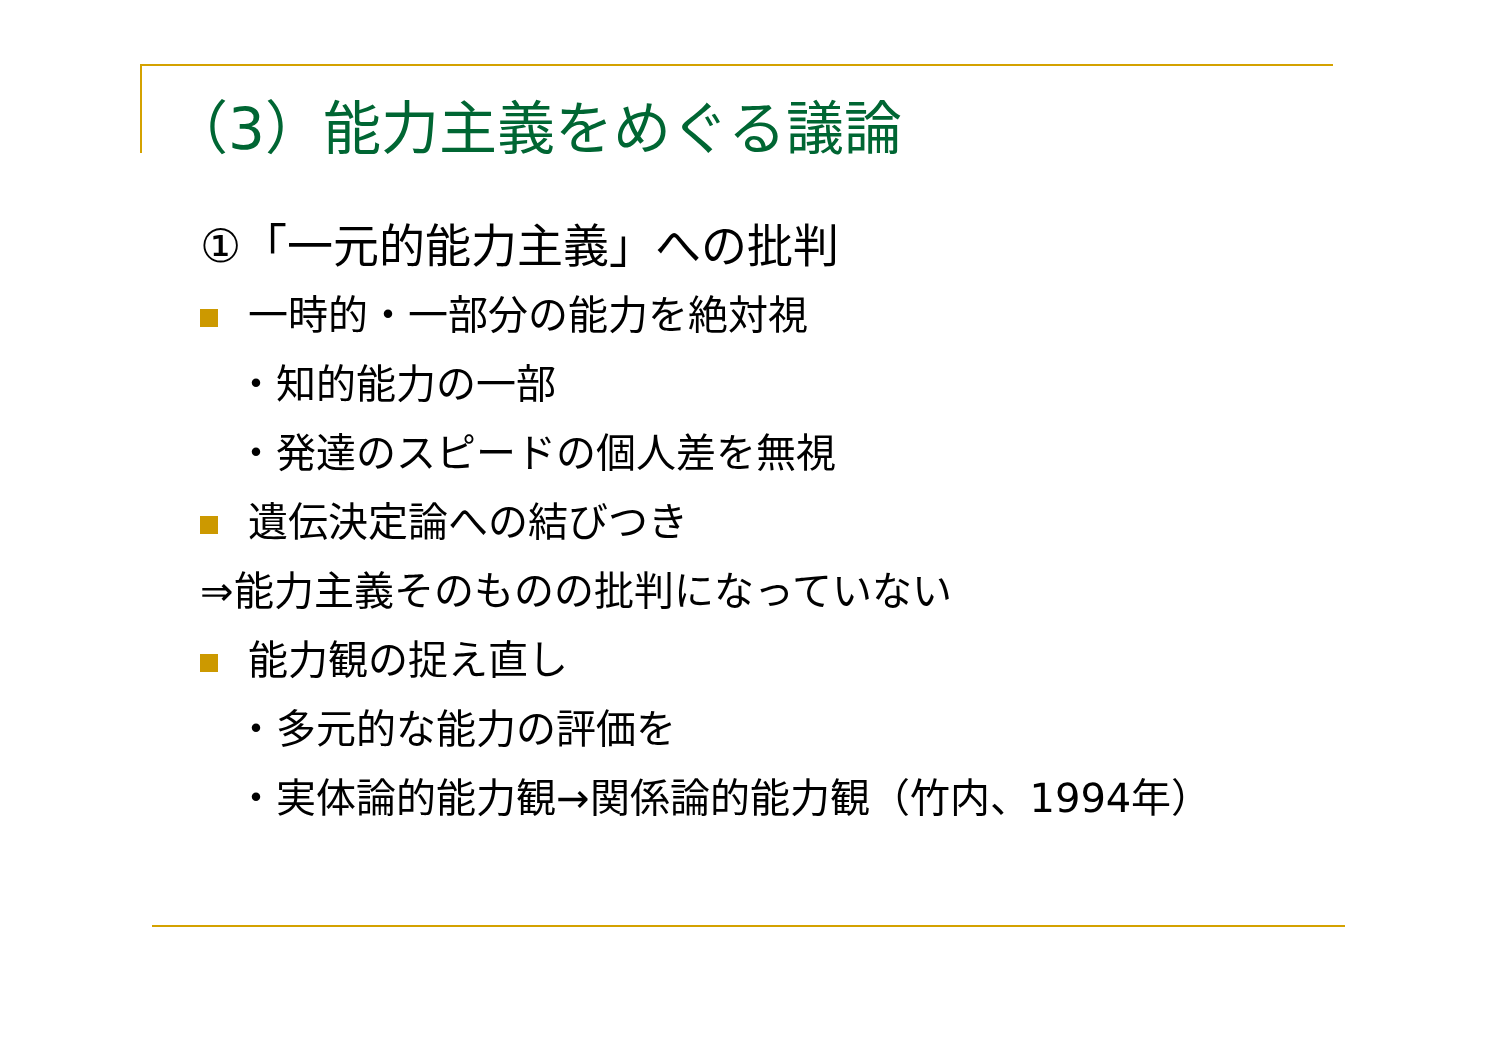（3）能力主義をめぐる議論
①「一元的能力主義」への批判
一時的・一部分の能力を絶対視
・知的能力の一部
・発達のスピードの個人差を無視
遺伝決定論への結びつき
⇒能力主義そのものの批判になっていない
能力観の捉え直し
・多元的な能力の評価を
・実体論的能力観→関係論的能力観（竹内、1994年）